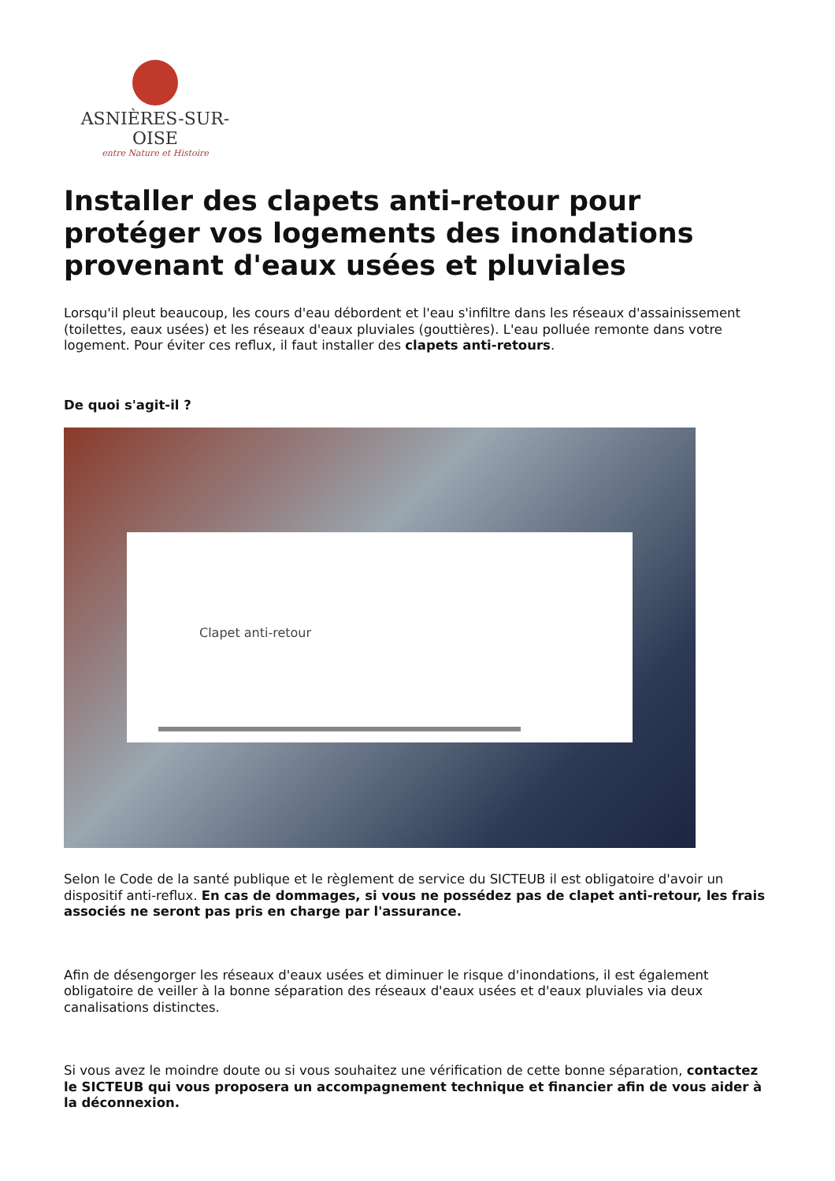ASNIÈRES-SUR-OISE
entre Nature et Histoire
Installer des clapets anti-retour pour protéger vos logements des inondations provenant d'eaux usées et pluviales
Lorsqu'il pleut beaucoup, les cours d'eau débordent et l'eau s'infiltre dans les réseaux d'assainissement (toilettes, eaux usées) et les réseaux d'eaux pluviales (gouttières). L'eau polluée remonte dans votre logement. Pour éviter ces reflux, il faut installer des clapets anti-retours.
De quoi s'agit-il ?
Clapet anti-retour
Selon le Code de la santé publique et le règlement de service du SICTEUB il est obligatoire d'avoir un dispositif anti-reflux. En cas de dommages, si vous ne possédez pas de clapet anti-retour, les frais associés ne seront pas pris en charge par l'assurance.
Afin de désengorger les réseaux d'eaux usées et diminuer le risque d'inondations, il est également obligatoire de veiller à la bonne séparation des réseaux d'eaux usées et d'eaux pluviales via deux canalisations distinctes.
Si vous avez le moindre doute ou si vous souhaitez une vérification de cette bonne séparation, contactez le SICTEUB qui vous proposera un accompagnement technique et financier afin de vous aider à la déconnexion.